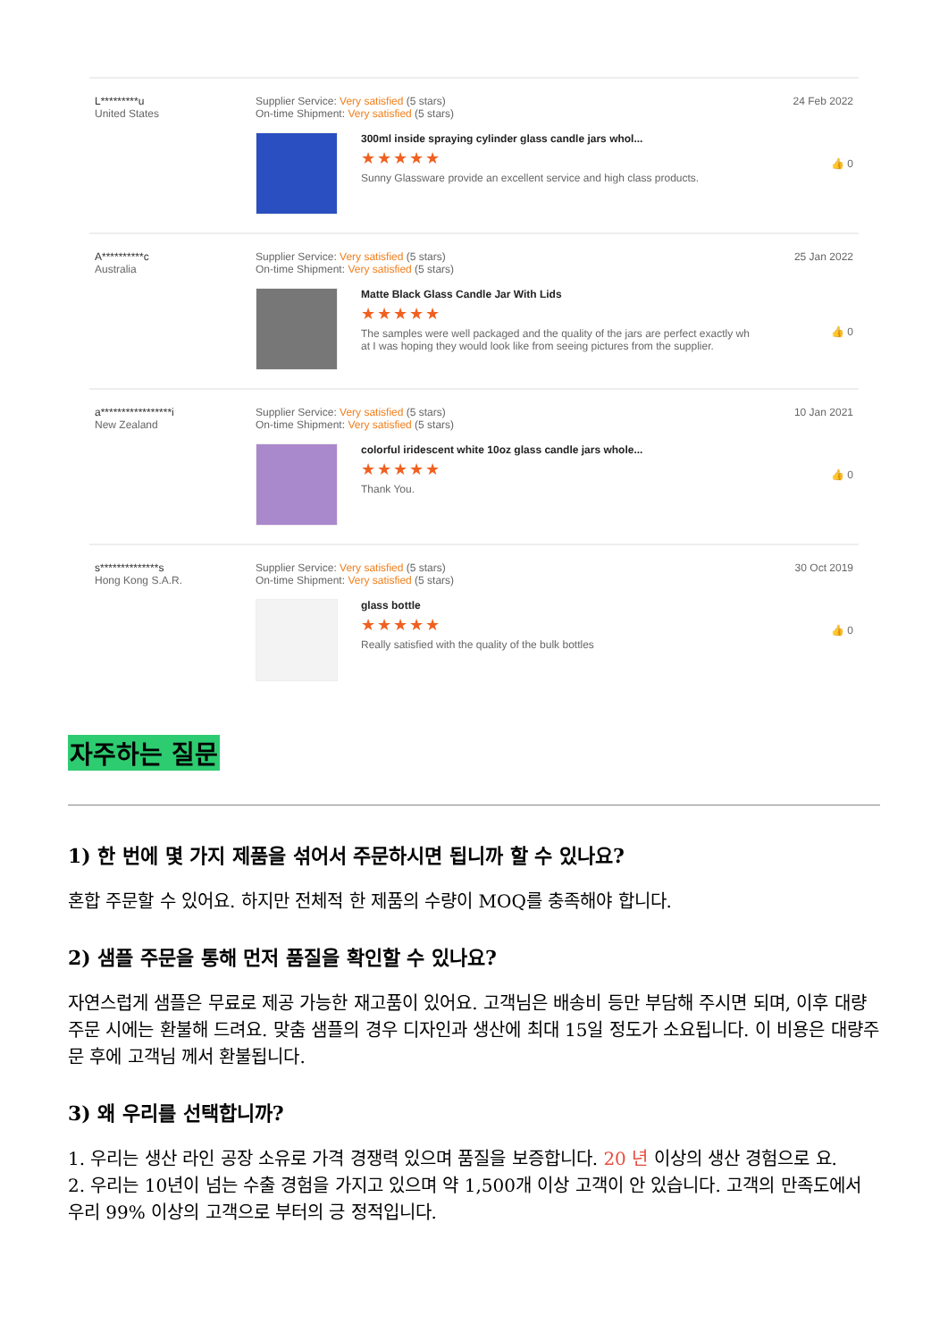L*********u
United States
Supplier Service: Very satisfied (5 stars)
On-time Shipment: Very satisfied (5 stars)
300ml inside spraying cylinder glass candle jars whol...
★★★★★
Sunny Glassware provide an excellent service and high class products.
24 Feb 2022
👍 0
A**********c
Australia
Supplier Service: Very satisfied (5 stars)
On-time Shipment: Very satisfied (5 stars)
Matte Black Glass Candle Jar With Lids
★★★★★
The samples were well packaged and the quality of the jars are perfect exactly wh
at I was hoping they would look like from seeing pictures from the supplier.
25 Jan 2022
👍 0
a*****************i
New Zealand
Supplier Service: Very satisfied (5 stars)
On-time Shipment: Very satisfied (5 stars)
colorful iridescent white 10oz glass candle jars whole...
★★★★★
Thank You.
10 Jan 2021
👍 0
s**************s
Hong Kong S.A.R.
Supplier Service: Very satisfied (5 stars)
On-time Shipment: Very satisfied (5 stars)
glass bottle
★★★★★
Really satisfied with the quality of the bulk bottles
30 Oct 2019
👍 0
자주하는 질문
1) 한 번에 몇 가지 제품을 섞어서 주문하시면 됩니까 할 수 있나요?
혼합 주문할 수 있어요. 하지만 전체적 한 제품의 수량이 MOQ를 충족해야 합니다.
2) 샘플 주문을 통해 먼저 품질을 확인할 수 있나요?
자연스럽게 샘플은 무료로 제공 가능한 재고품이 있어요. 고객님은 배송비 등만 부담해 주시면 되며, 이후 대량주문 시에는 환불해 드려요. 맞춤 샘플의 경우 디자인과 생산에 최대 15일 정도가 소요됩니다. 이 비용은 대량주문 후에 고객님 께서 환불됩니다.
3) 왜 우리를 선택합니까?
1. 우리는 생산 라인 공장 소유로 가격 경쟁력 있으며 품질을 보증합니다. 20 년 이상의 생산 경험으로 요.
2. 우리는 10년이 넘는 수출 경험을 가지고 있으며 약 1,500개 이상 고객이 안 있습니다. 고객의 만족도에서 우리 99% 이상의 고객으로 부터의 긍 정적입니다.